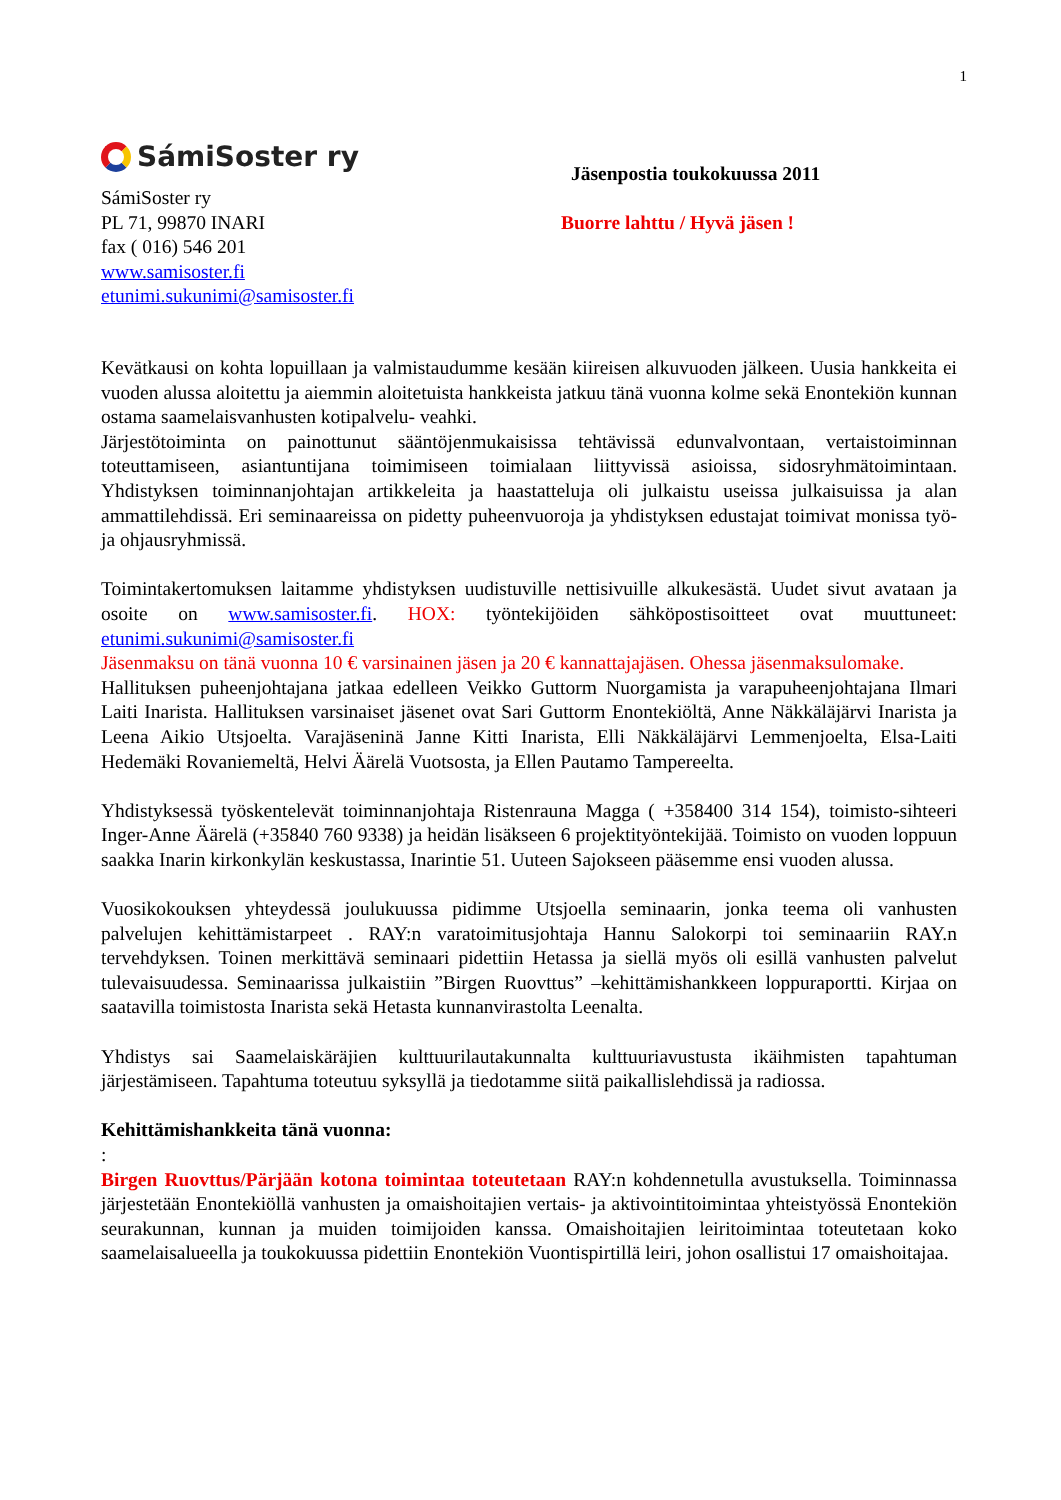1
SámiSoster ry
SámiSoster ry
PL 71, 99870 INARI
fax ( 016) 546 201
www.samisoster.fi
etunimi.sukunimi@samisoster.fi
Jäsenpostia toukokuussa 2011
Buorre lahttu / Hyvä jäsen !
Kevätkausi on kohta lopuillaan ja valmistaudumme kesään kiireisen alkuvuoden jälkeen. Uusia hankkeita ei vuoden alussa aloitettu ja aiemmin aloitetuista hankkeista jatkuu tänä vuonna kolme sekä Enontekiön kunnan ostama saamelaisvanhusten kotipalvelu- veahki.
Järjestötoiminta on painottunut sääntöjenmukaisissa tehtävissä edunvalvontaan, vertaistoiminnan toteuttamiseen, asiantuntijana toimimiseen toimialaan liittyvissä asioissa, sidosryhmätoimintaan. Yhdistyksen toiminnanjohtajan artikkeleita ja haastatteluja oli julkaistu useissa julkaisuissa ja alan ammattilehdissä. Eri seminaareissa on pidetty puheenvuoroja ja yhdistyksen edustajat toimivat monissa työ- ja ohjausryhmissä.
Toimintakertomuksen laitamme yhdistyksen uudistuville nettisivuille alkukesästä. Uudet sivut avataan ja osoite on www.samisoster.fi. HOX: työntekijöiden sähköpostisoitteet ovat muuttuneet: etunimi.sukunimi@samisoster.fi
Jäsenmaksu on tänä vuonna 10 € varsinainen jäsen ja 20 € kannattajajäsen. Ohessa jäsenmaksulomake.
Hallituksen puheenjohtajana jatkaa edelleen Veikko Guttorm Nuorgamista ja varapuheenjohtajana Ilmari Laiti Inarista. Hallituksen varsinaiset jäsenet ovat Sari Guttorm Enontekiöltä, Anne Näkkäläjärvi Inarista ja Leena Aikio Utsjoelta. Varajäseninä Janne Kitti Inarista, Elli Näkkäläjärvi Lemmenjoelta, Elsa-Laiti Hedemäki Rovaniemeltä, Helvi Äärelä Vuotsosta, ja Ellen Pautamo Tampereelta.
Yhdistyksessä työskentelevät toiminnanjohtaja Ristenrauna Magga ( +358400 314 154), toimisto-sihteeri Inger-Anne Äärelä (+35840 760 9338) ja heidän lisäkseen 6 projektityöntekijää. Toimisto on vuoden loppuun saakka Inarin kirkonkylän keskustassa, Inarintie 51. Uuteen Sajokseen pääsemme ensi vuoden alussa.
Vuosikokouksen yhteydessä joulukuussa pidimme Utsjoella seminaarin, jonka teema oli vanhusten palvelujen kehittämistarpeet . RAY:n varatoimitusjohtaja Hannu Salokorpi toi seminaariin RAY.n tervehdyksen. Toinen merkittävä seminaari pidettiin Hetassa ja siellä myös oli esillä vanhusten palvelut tulevaisuudessa. Seminaarissa julkaistiin ”Birgen Ruovttus” –kehittämishankkeen loppuraportti. Kirjaa on saatavilla toimistosta Inarista sekä Hetasta kunnanvirastolta Leenalta.
Yhdistys sai Saamelaiskäräjien kulttuurilautakunnalta kulttuuriavustusta ikäihmisten tapahtuman järjestämiseen. Tapahtuma toteutuu syksyllä ja tiedotamme siitä paikallislehdissä ja radiossa.
Kehittämishankkeita tänä vuonna:
:
Birgen Ruovttus/Pärjään kotona toimintaa toteutetaan RAY:n kohdennetulla avustuksella. Toiminnassa järjestetään Enontekiöllä vanhusten ja omaishoitajien vertais- ja aktivointitoimintaa yhteistyössä Enontekiön seurakunnan, kunnan ja muiden toimijoiden kanssa. Omaishoitajien leiritoimintaa toteutetaan koko saamelaisalueella ja toukokuussa pidettiin Enontekiön Vuontispirtillä leiri, johon osallistui 17 omaishoitajaa.